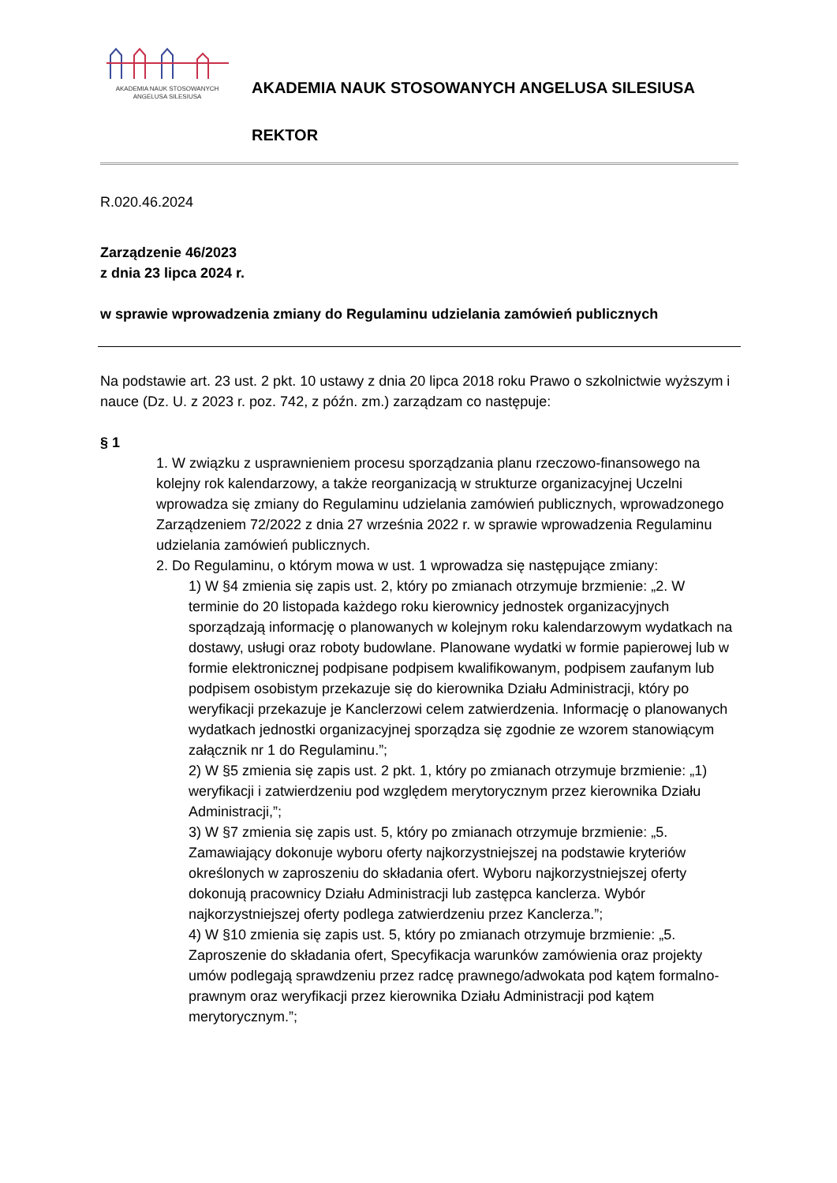AKADEMIA NAUK STOSOWANYCH
ANGELUSA SILESIUSA
AKADEMIA NAUK STOSOWANYCH ANGELUSA SILESIUSA
REKTOR
R.020.46.2024
Zarządzenie 46/2023
z dnia 23 lipca 2024 r.
w sprawie wprowadzenia zmiany do Regulaminu udzielania zamówień publicznych
Na podstawie art. 23 ust. 2 pkt. 10 ustawy z dnia 20 lipca 2018 roku Prawo o szkolnictwie wyższym i nauce (Dz. U. z 2023 r. poz. 742, z późn. zm.) zarządzam co następuje:
§ 1
1. W związku z usprawnieniem procesu sporządzania planu rzeczowo-finansowego na kolejny rok kalendarzowy, a także reorganizacją w strukturze organizacyjnej Uczelni wprowadza się zmiany do Regulaminu udzielania zamówień publicznych, wprowadzonego Zarządzeniem 72/2022 z dnia 27 września 2022 r. w sprawie wprowadzenia Regulaminu udzielania zamówień publicznych.
2. Do Regulaminu, o którym mowa w ust. 1 wprowadza się następujące zmiany:
1) W §4 zmienia się zapis ust. 2, który po zmianach otrzymuje brzmienie: „2. W terminie do 20 listopada każdego roku kierownicy jednostek organizacyjnych sporządzają informację o planowanych w kolejnym roku kalendarzowym wydatkach na dostawy, usługi oraz roboty budowlane. Planowane wydatki w formie papierowej lub w formie elektronicznej podpisane podpisem kwalifikowanym, podpisem zaufanym lub podpisem osobistym przekazuje się do kierownika Działu Administracji, który po weryfikacji przekazuje je Kanclerzowi celem zatwierdzenia. Informację o planowanych wydatkach jednostki organizacyjnej sporządza się zgodnie ze wzorem stanowiącym załącznik nr 1 do Regulaminu.”;
2) W §5 zmienia się zapis ust. 2 pkt. 1, który po zmianach otrzymuje brzmienie: „1) weryfikacji i zatwierdzeniu pod względem merytorycznym przez kierownika Działu Administracji,”;
3) W §7 zmienia się zapis ust. 5, który po zmianach otrzymuje brzmienie: „5. Zamawiający dokonuje wyboru oferty najkorzystniejszej na podstawie kryteriów określonych w zaproszeniu do składania ofert. Wyboru najkorzystniejszej oferty dokonują pracownicy Działu Administracji lub zastępca kanclerza. Wybór najkorzystniejszej oferty podlega zatwierdzeniu przez Kanclerza.”;
4) W §10 zmienia się zapis ust. 5, który po zmianach otrzymuje brzmienie: „5. Zaproszenie do składania ofert, Specyfikacja warunków zamówienia oraz projekty umów podlegają sprawdzeniu przez radcę prawnego/adwokata pod kątem formalno-prawnym oraz weryfikacji przez kierownika Działu Administracji pod kątem merytorycznym.”;